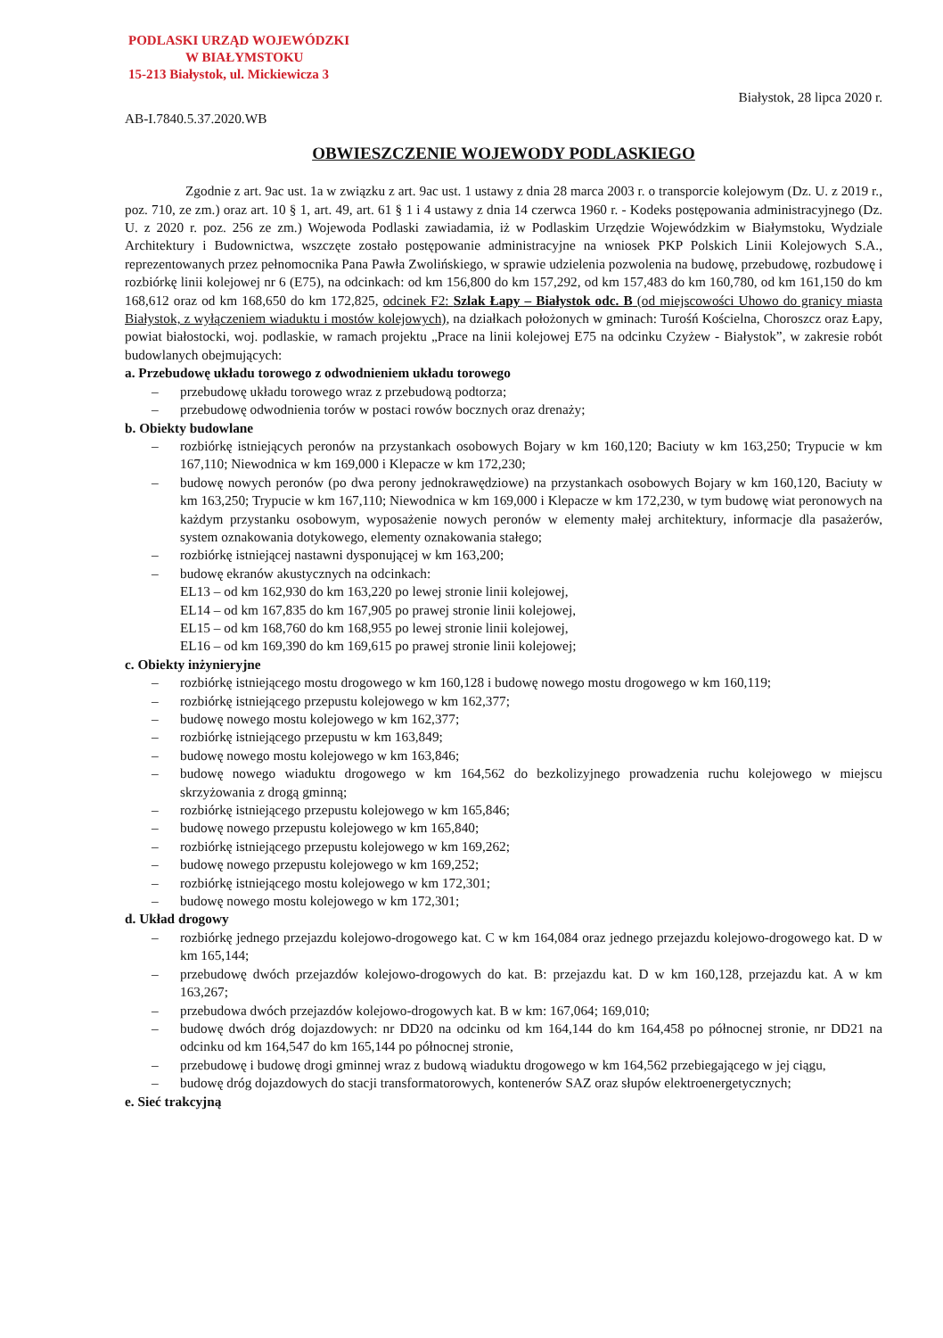PODLASKI URZĄD WOJEWÓDZKI
W BIAŁYMSTOKU
15-213 Białystok, ul. Mickiewicza 3
Białystok, 28 lipca 2020 r.
AB-I.7840.5.37.2020.WB
OBWIESZCZENIE WOJEWODY PODLASKIEGO
Zgodnie z art. 9ac ust. 1a w związku z art. 9ac ust. 1 ustawy z dnia 28 marca 2003 r. o transporcie kolejowym (Dz. U. z 2019 r., poz. 710, ze zm.) oraz art. 10 § 1, art. 49, art. 61 § 1 i 4 ustawy z dnia 14 czerwca 1960 r. - Kodeks postępowania administracyjnego (Dz. U. z 2020 r. poz. 256 ze zm.) Wojewoda Podlaski zawiadamia, iż w Podlaskim Urzędzie Wojewódzkim w Białymstoku, Wydziale Architektury i Budownictwa, wszczęte zostało postępowanie administracyjne na wniosek PKP Polskich Linii Kolejowych S.A., reprezentowanych przez pełnomocnika Pana Pawła Zwolińskiego, w sprawie udzielenia pozwolenia na budowę, przebudowę, rozbudowę i rozbiórkę linii kolejowej nr 6 (E75), na odcinkach: od km 156,800 do km 157,292, od km 157,483 do km 160,780, od km 161,150 do km 168,612 oraz od km 168,650 do km 172,825, odcinek F2: Szlak Łapy – Białystok odc. B (od miejscowości Uhowo do granicy miasta Białystok, z wyłączeniem wiaduktu i mostów kolejowych), na działkach położonych w gminach: Turośń Kościelna, Choroszcz oraz Łapy, powiat białostocki, woj. podlaskie, w ramach projektu „Prace na linii kolejowej E75 na odcinku Czyżew - Białystok”, w zakresie robót budowlanych obejmujących:
a. Przebudowę układu torowego z odwodnieniem układu torowego
– przebudowę układu torowego wraz z przebudową podtorza;
– przebudowę odwodnienia torów w postaci rowów bocznych oraz drenaży;
b. Obiekty budowlane
– rozbiórkę istniejących peronów na przystankach osobowych Bojary w km 160,120; Baciuty w km 163,250; Trypucie w km 167,110; Niewodnica w km 169,000 i Klepacze w km 172,230;
– budowę nowych peronów (po dwa perony jednokrawędziowe) na przystankach osobowych Bojary w km 160,120, Baciuty w km 163,250; Trypucie w km 167,110; Niewodnica w km 169,000 i Klepacze w km 172,230, w tym budowę wiat peronowych na każdym przystanku osobowym, wyposażenie nowych peronów w elementy małej architektury, informacje dla pasażerów, system oznakowania dotykowego, elementy oznakowania stałego;
– rozbiórkę istniejącej nastawni dysponującej w km 163,200;
– budowę ekranów akustycznych na odcinkach:
EL13 – od km 162,930 do km 163,220 po lewej stronie linii kolejowej,
EL14 – od km 167,835 do km 167,905 po prawej stronie linii kolejowej,
EL15 – od km 168,760 do km 168,955 po lewej stronie linii kolejowej,
EL16 – od km 169,390 do km 169,615 po prawej stronie linii kolejowej;
c. Obiekty inżynieryjne
– rozbiórkę istniejącego mostu drogowego w km 160,128 i budowę nowego mostu drogowego w km 160,119;
– rozbiórkę istniejącego przepustu kolejowego w km 162,377;
– budowę nowego mostu kolejowego w km 162,377;
– rozbiórkę istniejącego przepustu w km 163,849;
– budowę nowego mostu kolejowego w km 163,846;
– budowę nowego wiaduktu drogowego w km 164,562 do bezkolizyjnego prowadzenia ruchu kolejowego w miejscu skrzyżowania z drogą gminną;
– rozbiórkę istniejącego przepustu kolejowego w km 165,846;
– budowę nowego przepustu kolejowego w km 165,840;
– rozbiórkę istniejącego przepustu kolejowego w km 169,262;
– budowę nowego przepustu kolejowego w km 169,252;
– rozbiórkę istniejącego mostu kolejowego w km 172,301;
– budowę nowego mostu kolejowego w km 172,301;
d. Układ drogowy
– rozbiórkę jednego przejazdu kolejowo-drogowego kat. C w km 164,084 oraz jednego przejazdu kolejowo-drogowego kat. D w km 165,144;
– przebudowę dwóch przejazdów kolejowo-drogowych do kat. B: przejazdu kat. D w km 160,128, przejazdu kat. A w km 163,267;
– przebudowa dwóch przejazdów kolejowo-drogowych kat. B w km: 167,064; 169,010;
– budowę dwóch dróg dojazdowych: nr DD20 na odcinku od km 164,144 do km 164,458 po północnej stronie, nr DD21 na odcinku od km 164,547 do km 165,144 po północnej stronie,
– przebudowę i budowę drogi gminnej wraz z budową wiaduktu drogowego w km 164,562 przebiegającego w jej ciągu,
– budowę dróg dojazdowych do stacji transformatorowych, kontenerów SAZ oraz słupów elektroenergetycznych;
e. Sieć trakcyjną